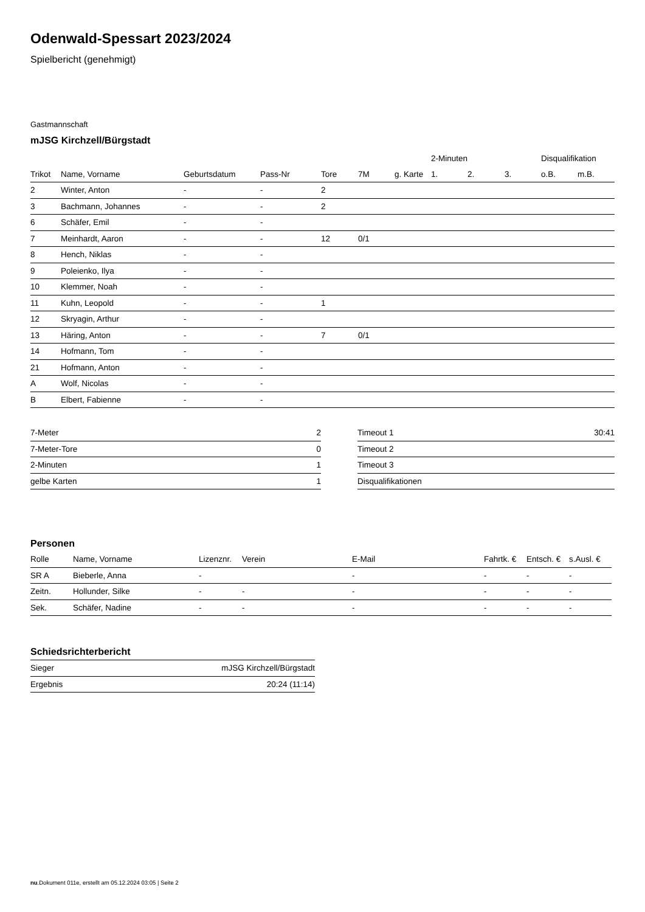Odenwald-Spessart 2023/2024
Spielbericht (genehmigt)
Gastmannschaft
mJSG Kirchzell/Bürgstadt
| | | | | | | | 2-Minuten | | | Disqualifikation | |
| --- | --- | --- | --- | --- | --- | --- | --- | --- | --- | --- | --- |
| Trikot | Name, Vorname | Geburtsdatum | Pass-Nr | Tore | 7M | g. Karte | 1. | 2. | 3. | o.B. | m.B. |
| 2 | Winter, Anton | - | - | 2 | | | | | | | |
| 3 | Bachmann, Johannes | - | - | 2 | | | | | | | |
| 6 | Schäfer, Emil | - | - | | | | | | | | |
| 7 | Meinhardt, Aaron | - | - | 12 | 0/1 | | | | | | |
| 8 | Hench, Niklas | - | - | | | | | | | | |
| 9 | Poleienko, Ilya | - | - | | | | | | | | |
| 10 | Klemmer, Noah | - | - | | | | | | | | |
| 11 | Kuhn, Leopold | - | - | 1 | | | | | | | |
| 12 | Skryagin, Arthur | - | - | | | | | | | | |
| 13 | Häring, Anton | - | - | 7 | 0/1 | | | | | | |
| 14 | Hofmann, Tom | - | - | | | | | | | | |
| 21 | Hofmann, Anton | - | - | | | | | | | | |
| A | Wolf, Nicolas | - | - | | | | | | | | |
| B | Elbert, Fabienne | - | - | | | | | | | | |
| 7-Meter | 2 |
| 7-Meter-Tore | 0 |
| 2-Minuten | 1 |
| gelbe Karten | 1 |
| Timeout 1 | 30:41 |
| Timeout 2 | |
| Timeout 3 | |
| Disqualifikationen | |
Personen
| Rolle | Name, Vorname | Lizenznr. | Verein | E-Mail | Fahrtk. € | Entsch. € | s.Ausl. € |
| --- | --- | --- | --- | --- | --- | --- | --- |
| SR A | Bieberle, Anna | - | | - | - | - | - |
| Zeitn. | Hollunder, Silke | - | - | - | - | - | - |
| Sek. | Schäfer, Nadine | - | - | - | - | - | - |
Schiedsrichterbericht
| Sieger | mJSG Kirchzell/Bürgstadt |
| Ergebnis | 20:24 (11:14) |
nu.Dokument 011e, erstellt am 05.12.2024 03:05 | Seite 2